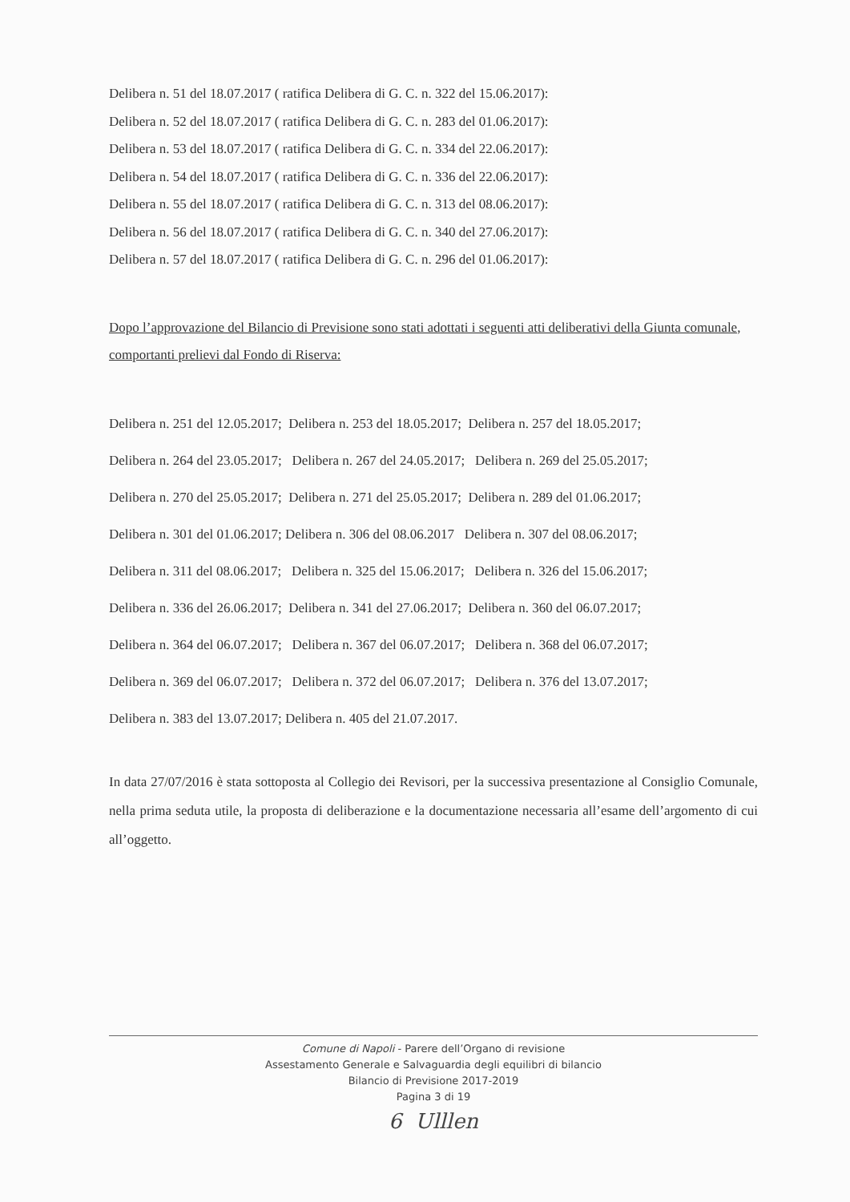Delibera n. 51 del 18.07.2017 ( ratifica Delibera di G. C. n. 322 del 15.06.2017):
Delibera n. 52 del 18.07.2017 ( ratifica Delibera di G. C. n. 283 del 01.06.2017):
Delibera n. 53 del 18.07.2017 ( ratifica Delibera di G. C. n. 334 del 22.06.2017):
Delibera n. 54 del 18.07.2017 ( ratifica Delibera di G. C. n. 336 del 22.06.2017):
Delibera n. 55 del 18.07.2017 ( ratifica Delibera di G. C. n. 313 del 08.06.2017):
Delibera n. 56 del 18.07.2017 ( ratifica Delibera di G. C. n. 340 del 27.06.2017):
Delibera n. 57 del 18.07.2017 ( ratifica Delibera di G. C. n. 296 del 01.06.2017):
Dopo l’approvazione del Bilancio di Previsione sono stati adottati i seguenti atti deliberativi della Giunta comunale, comportanti prelievi dal Fondo di Riserva:
Delibera n. 251 del 12.05.2017; Delibera n. 253 del 18.05.2017; Delibera n. 257 del 18.05.2017;
Delibera n. 264 del 23.05.2017; Delibera n. 267 del 24.05.2017; Delibera n. 269 del 25.05.2017;
Delibera n. 270 del 25.05.2017; Delibera n. 271 del 25.05.2017; Delibera n. 289 del 01.06.2017;
Delibera n. 301 del 01.06.2017; Delibera n. 306 del 08.06.2017 Delibera n. 307 del 08.06.2017;
Delibera n. 311 del 08.06.2017; Delibera n. 325 del 15.06.2017; Delibera n. 326 del 15.06.2017;
Delibera n. 336 del 26.06.2017; Delibera n. 341 del 27.06.2017; Delibera n. 360 del 06.07.2017;
Delibera n. 364 del 06.07.2017; Delibera n. 367 del 06.07.2017; Delibera n. 368 del 06.07.2017;
Delibera n. 369 del 06.07.2017; Delibera n. 372 del 06.07.2017; Delibera n. 376 del 13.07.2017;
Delibera n. 383 del 13.07.2017; Delibera n. 405 del 21.07.2017.
In data 27/07/2016 è stata sottoposta al Collegio dei Revisori, per la successiva presentazione al Consiglio Comunale, nella prima seduta utile, la proposta di deliberazione e la documentazione necessaria all’esame dell’argomento di cui all’oggetto.
Comune di Napoli - Parere dell’Organo di revisione
Assestamento Generale e Salvaguardia degli equilibri di bilancio
Bilancio di Previsione 2017-2019
Pagina 3 di 19
6 Ulllen